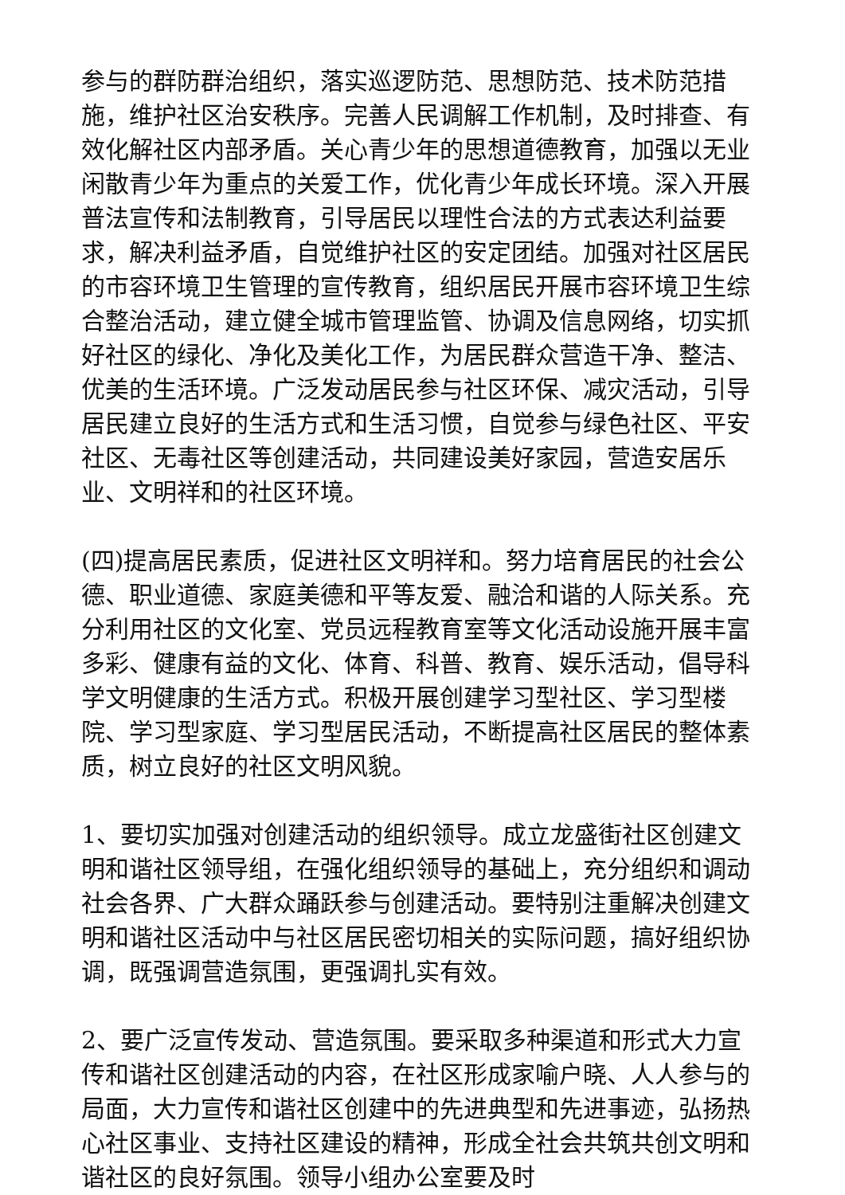参与的群防群治组织，落实巡逻防范、思想防范、技术防范措施，维护社区治安秩序。完善人民调解工作机制，及时排查、有效化解社区内部矛盾。关心青少年的思想道德教育，加强以无业闲散青少年为重点的关爱工作，优化青少年成长环境。深入开展普法宣传和法制教育，引导居民以理性合法的方式表达利益要求，解决利益矛盾，自觉维护社区的安定团结。加强对社区居民的市容环境卫生管理的宣传教育，组织居民开展市容环境卫生综合整治活动，建立健全城市管理监管、协调及信息网络，切实抓好社区的绿化、净化及美化工作，为居民群众营造干净、整洁、优美的生活环境。广泛发动居民参与社区环保、减灾活动，引导居民建立良好的生活方式和生活习惯，自觉参与绿色社区、平安社区、无毒社区等创建活动，共同建设美好家园，营造安居乐业、文明祥和的社区环境。
(四)提高居民素质，促进社区文明祥和。努力培育居民的社会公德、职业道德、家庭美德和平等友爱、融洽和谐的人际关系。充分利用社区的文化室、党员远程教育室等文化活动设施开展丰富多彩、健康有益的文化、体育、科普、教育、娱乐活动，倡导科学文明健康的生活方式。积极开展创建学习型社区、学习型楼院、学习型家庭、学习型居民活动，不断提高社区居民的整体素质，树立良好的社区文明风貌。
1、要切实加强对创建活动的组织领导。成立龙盛街社区创建文明和谐社区领导组，在强化组织领导的基础上，充分组织和调动社会各界、广大群众踊跃参与创建活动。要特别注重解决创建文明和谐社区活动中与社区居民密切相关的实际问题，搞好组织协调，既强调营造氛围，更强调扎实有效。
2、要广泛宣传发动、营造氛围。要采取多种渠道和形式大力宣传和谐社区创建活动的内容，在社区形成家喻户晓、人人参与的局面，大力宣传和谐社区创建中的先进典型和先进事迹，弘扬热心社区事业、支持社区建设的精神，形成全社会共筑共创文明和谐社区的良好氛围。领导小组办公室要及时